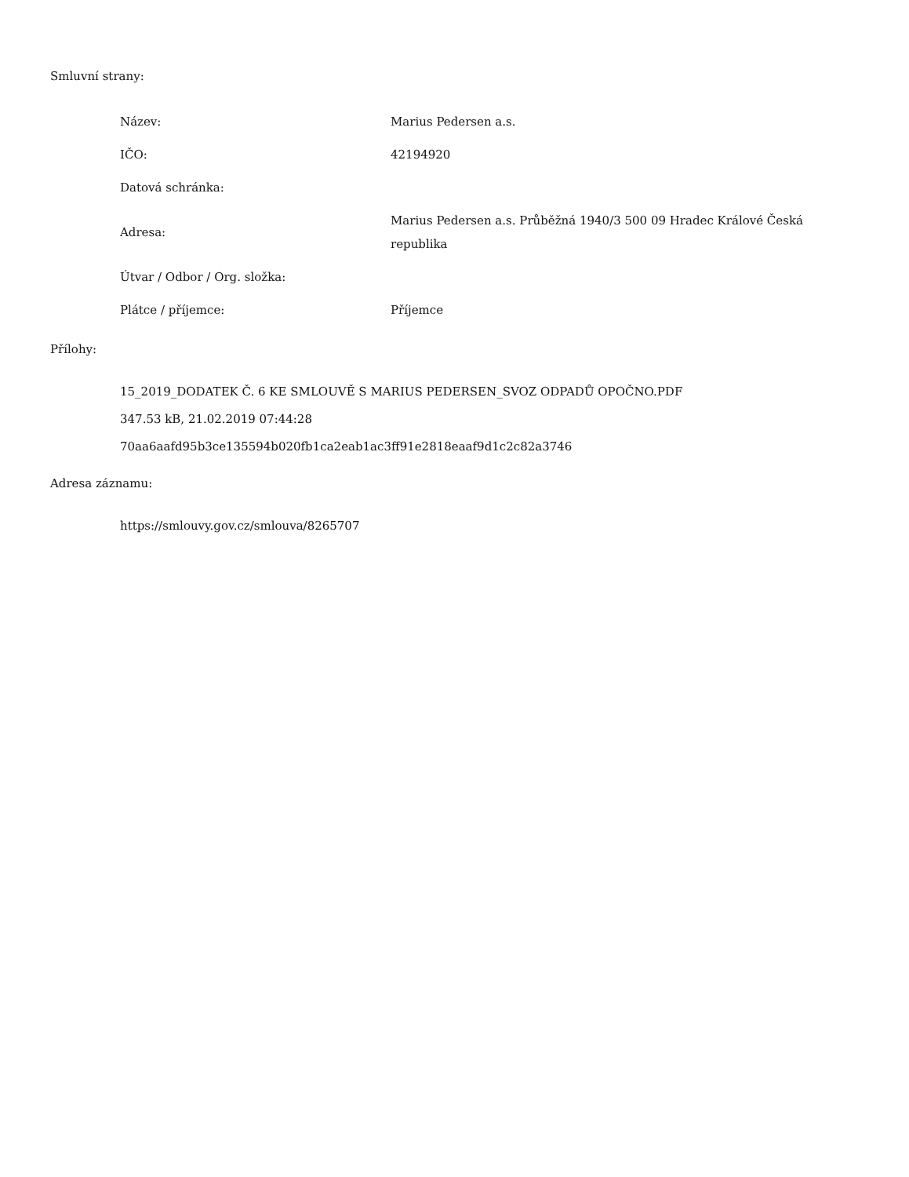Smluvní strany:
| Název: | Marius Pedersen a.s. |
| IČO: | 42194920 |
| Datová schránka: | |
| Adresa: | Marius Pedersen a.s. Průběžná 1940/3 500 09 Hradec Králové Česká republika |
| Útvar / Odbor / Org. složka: | |
| Plátce / příjemce: | Příjemce |
Přílohy:
15_2019_DODATEK Č. 6 KE SMLOUVĚ S MARIUS PEDERSEN_SVOZ ODPADŮ OPOČNO.PDF
347.53 kB, 21.02.2019 07:44:28
70aa6aafd95b3ce135594b020fb1ca2eab1ac3ff91e2818eaaf9d1c2c82a3746
Adresa záznamu:
https://smlouvy.gov.cz/smlouva/8265707